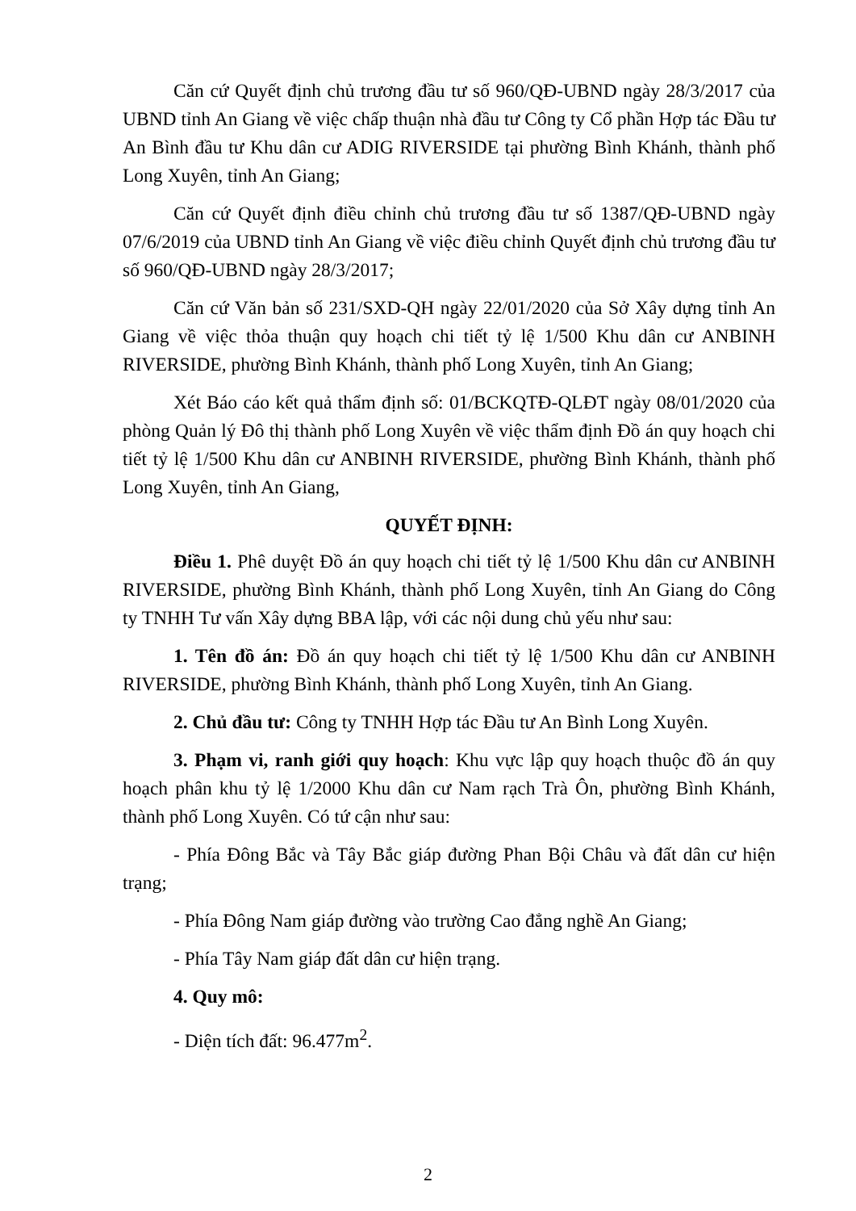Căn cứ Quyết định chủ trương đầu tư số 960/QĐ-UBND ngày 28/3/2017 của UBND tỉnh An Giang về việc chấp thuận nhà đầu tư Công ty Cổ phần Hợp tác Đầu tư An Bình đầu tư Khu dân cư ADIG RIVERSIDE tại phường Bình Khánh, thành phố Long Xuyên, tỉnh An Giang;
Căn cứ Quyết định điều chỉnh chủ trương đầu tư số 1387/QĐ-UBND ngày 07/6/2019 của UBND tỉnh An Giang về việc điều chỉnh Quyết định chủ trương đầu tư số 960/QĐ-UBND ngày 28/3/2017;
Căn cứ Văn bản số 231/SXD-QH ngày 22/01/2020 của Sở Xây dựng tỉnh An Giang về việc thỏa thuận quy hoạch chi tiết tỷ lệ 1/500 Khu dân cư ANBINH RIVERSIDE, phường Bình Khánh, thành phố Long Xuyên, tỉnh An Giang;
Xét Báo cáo kết quả thẩm định số: 01/BCKQTĐ-QLĐT ngày 08/01/2020 của phòng Quản lý Đô thị thành phố Long Xuyên về việc thẩm định Đồ án quy hoạch chi tiết tỷ lệ 1/500 Khu dân cư ANBINH RIVERSIDE, phường Bình Khánh, thành phố Long Xuyên, tỉnh An Giang,
QUYẾT ĐỊNH:
Điều 1. Phê duyệt Đồ án quy hoạch chi tiết tỷ lệ 1/500 Khu dân cư ANBINH RIVERSIDE, phường Bình Khánh, thành phố Long Xuyên, tỉnh An Giang do Công ty TNHH Tư vấn Xây dựng BBA lập, với các nội dung chủ yếu như sau:
1. Tên đồ án: Đồ án quy hoạch chi tiết tỷ lệ 1/500 Khu dân cư ANBINH RIVERSIDE, phường Bình Khánh, thành phố Long Xuyên, tỉnh An Giang.
2. Chủ đầu tư: Công ty TNHH Hợp tác Đầu tư An Bình Long Xuyên.
3. Phạm vi, ranh giới quy hoạch: Khu vực lập quy hoạch thuộc đồ án quy hoạch phân khu tỷ lệ 1/2000 Khu dân cư Nam rạch Trà Ôn, phường Bình Khánh, thành phố Long Xuyên. Có tứ cận như sau:
- Phía Đông Bắc và Tây Bắc giáp đường Phan Bội Châu và đất dân cư hiện trạng;
- Phía Đông Nam giáp đường vào trường Cao đẳng nghề An Giang;
- Phía Tây Nam giáp đất dân cư hiện trạng.
4. Quy mô:
- Diện tích đất: 96.477m<sup>2</sup>.
2